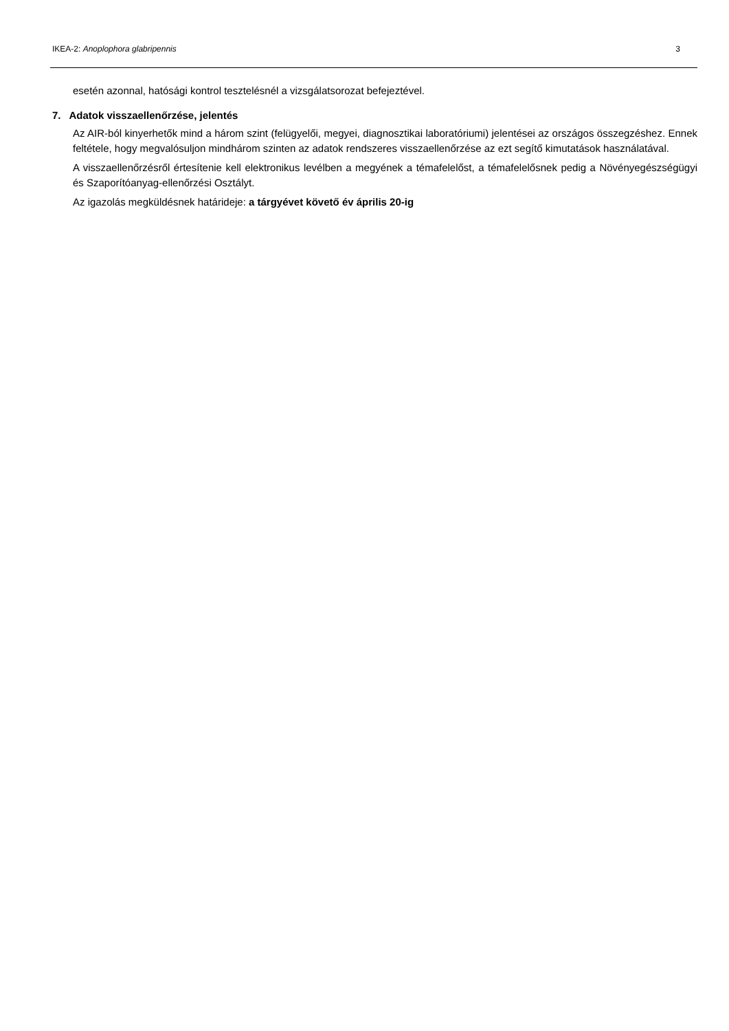IKEA-2: Anoplophora glabripennis 3
esetén azonnal, hatósági kontrol tesztelésnél a vizsgálatsorozat befejeztével.
7. Adatok visszaellenőrzése, jelentés
Az AIR-ból kinyerhetők mind a három szint (felügyelői, megyei, diagnosztikai laboratóriumi) jelentései az országos összegzéshez. Ennek feltétele, hogy megvalósuljon mindhárom szinten az adatok rendszeres visszaellenőrzése az ezt segítő kimutatások használatával.
A visszaellenőrzésről értesítenie kell elektronikus levélben a megyének a témafelelőst, a témafelelősnek pedig a Növényegészségügyi és Szaporítóanyag-ellenőrzési Osztályt.
Az igazolás megküldésnek határideje: a tárgyévet követő év április 20-ig